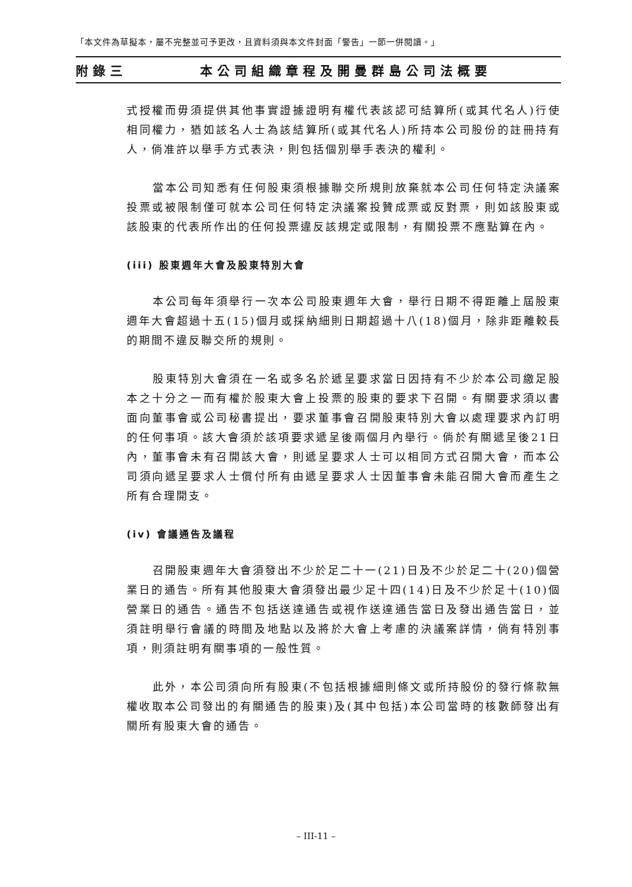「本文件為草擬本，屬不完整並可予更改，且資料須與本文件封面「警告」一節一併閱讀。」
附錄三 本公司組織章程及開曼群島公司法概要
式授權而毋須提供其他事實證據證明有權代表該認可結算所(或其代名人)行使相同權力，猶如該名人士為該結算所(或其代名人)所持本公司股份的註冊持有人，倘准許以舉手方式表決，則包括個別舉手表決的權利。
當本公司知悉有任何股東須根據聯交所規則放棄就本公司任何特定決議案投票或被限制僅可就本公司任何特定決議案投贊成票或反對票，則如該股東或該股東的代表所作出的任何投票違反該規定或限制，有關投票不應點算在內。
(iii) 股東週年大會及股東特別大會
本公司每年須舉行一次本公司股東週年大會，舉行日期不得距離上屆股東週年大會超過十五(15)個月或採納細則日期超過十八(18)個月，除非距離較長的期間不違反聯交所的規則。
股東特別大會須在一名或多名於遞呈要求當日因持有不少於本公司繳足股本之十分之一而有權於股東大會上投票的股東的要求下召開。有關要求須以書面向董事會或公司秘書提出，要求董事會召開股東特別大會以處理要求內訂明的任何事項。該大會須於該項要求遞呈後兩個月內舉行。倘於有關遞呈後21日內，董事會未有召開該大會，則遞呈要求人士可以相同方式召開大會，而本公司須向遞呈要求人士償付所有由遞呈要求人士因董事會未能召開大會而產生之所有合理開支。
(iv) 會議通告及議程
召開股東週年大會須發出不少於足二十一(21)日及不少於足二十(20)個營業日的通告。所有其他股東大會須發出最少足十四(14)日及不少於足十(10)個營業日的通告。通告不包括送達通告或視作送達通告當日及發出通告當日，並須註明舉行會議的時間及地點以及將於大會上考慮的決議案詳情，倘有特別事項，則須註明有關事項的一般性質。
此外，本公司須向所有股東(不包括根據細則條文或所持股份的發行條款無權收取本公司發出的有關通告的股東)及(其中包括)本公司當時的核數師發出有關所有股東大會的通告。
– III-11 –